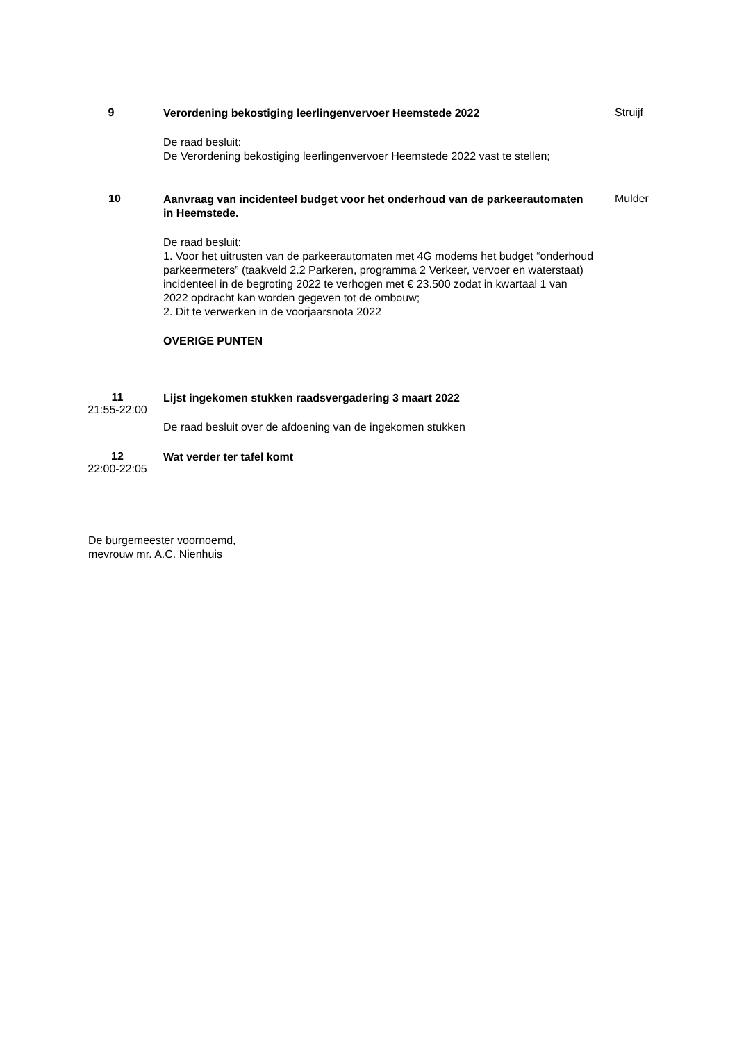9
Verordening bekostiging leerlingenvervoer Heemstede 2022
De raad besluit:
De Verordening bekostiging leerlingenvervoer Heemstede 2022 vast te stellen;
Struijf
10
Aanvraag van incidenteel budget voor het onderhoud van de parkeerautomaten in Heemstede.
De raad besluit:
1. Voor het uitrusten van de parkeerautomaten met 4G modems het budget “onderhoud parkeermeters” (taakveld 2.2 Parkeren, programma 2 Verkeer, vervoer en waterstaat) incidenteel in de begroting 2022 te verhogen met € 23.500 zodat in kwartaal 1 van 2022 opdracht kan worden gegeven tot de ombouw;
2. Dit te verwerken in de voorjaarsnota 2022
OVERIGE PUNTEN
Mulder
11
21:55-22:00
Lijst ingekomen stukken raadsvergadering 3 maart 2022
De raad besluit over de afdoening van de ingekomen stukken
12
22:00-22:05
Wat verder ter tafel komt
De burgemeester voornoemd,
mevrouw mr. A.C. Nienhuis